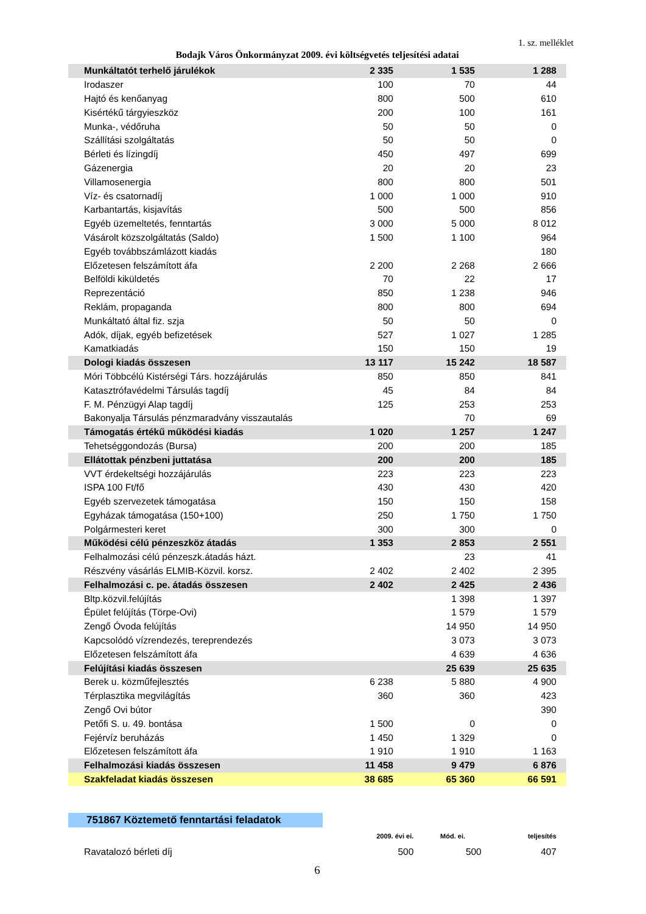1. sz. melléklet
Bodajk Város Önkormányzat 2009. évi költségvetés teljesítési adatai
| Munkáltatót terhelő járulékok | 2 335 | 1 535 | 1 288 |
| Irodaszer | 100 | 70 | 44 |
| Hajtó és kenőanyag | 800 | 500 | 610 |
| Kisértékű tárgyieszköz | 200 | 100 | 161 |
| Munka-, védőruha | 50 | 50 | 0 |
| Szállítási szolgáltatás | 50 | 50 | 0 |
| Bérleti és lízingdíj | 450 | 497 | 699 |
| Gázenergia | 20 | 20 | 23 |
| Villamosenergia | 800 | 800 | 501 |
| Víz- és csatornadíj | 1 000 | 1 000 | 910 |
| Karbantartás, kisjavítás | 500 | 500 | 856 |
| Egyéb üzemeltetés, fenntartás | 3 000 | 5 000 | 8 012 |
| Vásárolt közszolgáltatás (Saldo) | 1 500 | 1 100 | 964 |
| Egyéb továbbszámlázott kiadás | | | 180 |
| Előzetesen felszámított áfa | 2 200 | 2 268 | 2 666 |
| Belföldi kiküldetés | 70 | 22 | 17 |
| Reprezentáció | 850 | 1 238 | 946 |
| Reklám, propaganda | 800 | 800 | 694 |
| Munkáltató által fiz. szja | 50 | 50 | 0 |
| Adók, díjak, egyéb befizetések | 527 | 1 027 | 1 285 |
| Kamatkiadás | 150 | 150 | 19 |
| Dologi kiadás összesen | 13 117 | 15 242 | 18 587 |
| Móri Többcélú Kistérségi Társ. hozzájárulás | 850 | 850 | 841 |
| Katasztrófavédelmi Társulás tagdíj | 45 | 84 | 84 |
| F. M. Pénzügyi Alap tagdíj | 125 | 253 | 253 |
| Bakonyalja Társulás pénzmaradvány visszautalás | | 70 | 69 |
| Támogatás értékű működési kiadás | 1 020 | 1 257 | 1 247 |
| Tehetséggondozás (Bursa) | 200 | 200 | 185 |
| Ellátottak pénzbeni juttatása | 200 | 200 | 185 |
| VVT érdekeltségi hozzájárulás | 223 | 223 | 223 |
| ISPA 100 Ft/fő | 430 | 430 | 420 |
| Egyéb szervezetek támogatása | 150 | 150 | 158 |
| Egyházak támogatása (150+100) | 250 | 1 750 | 1 750 |
| Polgármesteri keret | 300 | 300 | 0 |
| Működési célú pénzeszköz átadás | 1 353 | 2 853 | 2 551 |
| Felhalmozási célú pénzeszk.átadás házt. | | 23 | 41 |
| Részvény vásárlás ELMIB-Közvil. korsz. | 2 402 | 2 402 | 2 395 |
| Felhalmozási c. pe. átadás összesen | 2 402 | 2 425 | 2 436 |
| Bltp.közvil.felújítás | | 1 398 | 1 397 |
| Épület felújítás (Törpe-Ovi) | | 1 579 | 1 579 |
| Zengő Óvoda felújítás | | 14 950 | 14 950 |
| Kapcsolódó vízrendezés, tereprendezés | | 3 073 | 3 073 |
| Előzetesen felszámított áfa | | 4 639 | 4 636 |
| Felújítási kiadás összesen | | 25 639 | 25 635 |
| Berek u. közműfejlesztés | 6 238 | 5 880 | 4 900 |
| Térplasztika megvilágítás | 360 | 360 | 423 |
| Zengő Ovi bútor | | | 390 |
| Petőfi S. u. 49. bontása | 1 500 | 0 | 0 |
| Fejérvíz beruházás | 1 450 | 1 329 | 0 |
| Előzetesen felszámított áfa | 1 910 | 1 910 | 1 163 |
| Felhalmozási kiadás összesen | 11 458 | 9 479 | 6 876 |
| Szakfeladat kiadás összesen | 38 685 | 65 360 | 66 591 |
751867 Köztemető fenntartási feladatok
| | 2009. évi ei. | Mód. ei. | teljesítés |
| --- | --- | --- | --- |
| Ravatalozó bérleti díj | 500 | 500 | 407 |
6